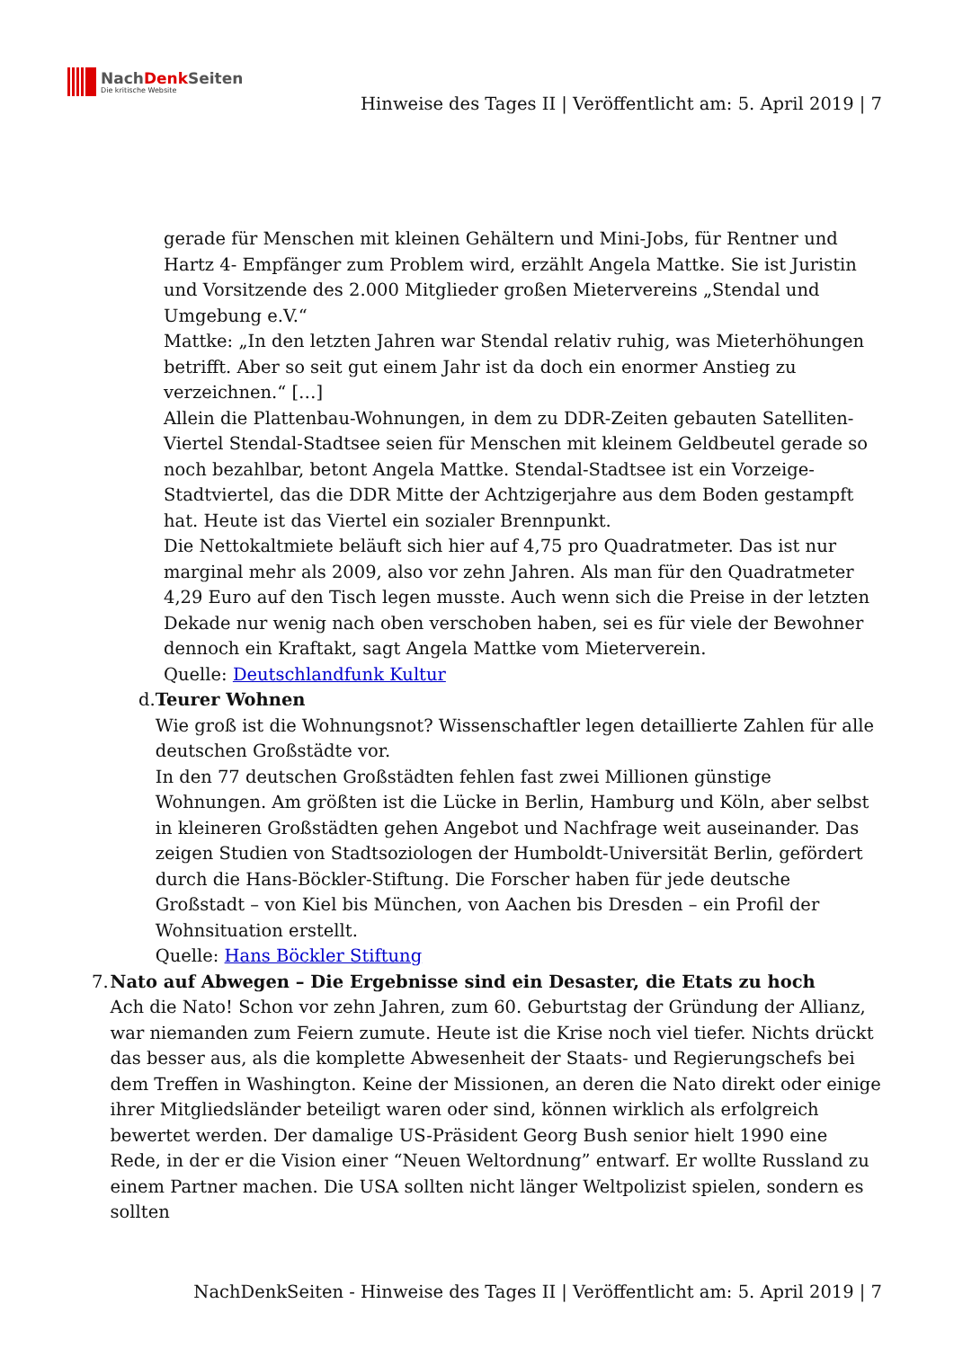NachDenk Seiten
Die kritische Website
Hinweise des Tages II | Veröffentlicht am: 5. April 2019 | 7
gerade für Menschen mit kleinen Gehältern und Mini-Jobs, für Rentner und Hartz 4- Empfänger zum Problem wird, erzählt Angela Mattke. Sie ist Juristin und Vorsitzende des 2.000 Mitglieder großen Mietervereins „Stendal und Umgebung e.V.“
Mattke: „In den letzten Jahren war Stendal relativ ruhig, was Mieterhöhungen betrifft. Aber so seit gut einem Jahr ist da doch ein enormer Anstieg zu verzeichnen.“ […]
Allein die Plattenbau-Wohnungen, in dem zu DDR-Zeiten gebauten Satelliten-Viertel Stendal-Stadtsee seien für Menschen mit kleinem Geldbeutel gerade so noch bezahlbar, betont Angela Mattke. Stendal-Stadtsee ist ein Vorzeige-Stadtviertel, das die DDR Mitte der Achtzigerjahre aus dem Boden gestampft hat. Heute ist das Viertel ein sozialer Brennpunkt.
Die Nettokaltmiete beläuft sich hier auf 4,75 pro Quadratmeter. Das ist nur marginal mehr als 2009, also vor zehn Jahren. Als man für den Quadratmeter 4,29 Euro auf den Tisch legen musste. Auch wenn sich die Preise in der letzten Dekade nur wenig nach oben verschoben haben, sei es für viele der Bewohner dennoch ein Kraftakt, sagt Angela Mattke vom Mieterverein.
Quelle: Deutschlandfunk Kultur
d. Teurer Wohnen
Wie groß ist die Wohnungsnot? Wissenschaftler legen detaillierte Zahlen für alle deutschen Großstädte vor.
In den 77 deutschen Großstädten fehlen fast zwei Millionen günstige Wohnungen. Am größten ist die Lücke in Berlin, Hamburg und Köln, aber selbst in kleineren Großstädten gehen Angebot und Nachfrage weit auseinander. Das zeigen Studien von Stadtsoziologen der Humboldt-Universität Berlin, gefördert durch die Hans-Böckler-Stiftung. Die Forscher haben für jede deutsche Großstadt – von Kiel bis München, von Aachen bis Dresden – ein Profil der Wohnsituation erstellt.
Quelle: Hans Böckler Stiftung
7. Nato auf Abwegen – Die Ergebnisse sind ein Desaster, die Etats zu hoch
Ach die Nato! Schon vor zehn Jahren, zum 60. Geburtstag der Gründung der Allianz, war niemanden zum Feiern zumute. Heute ist die Krise noch viel tiefer. Nichts drückt das besser aus, als die komplette Abwesenheit der Staats- und Regierungschefs bei dem Treffen in Washington. Keine der Missionen, an deren die Nato direkt oder einige ihrer Mitgliedsländer beteiligt waren oder sind, können wirklich als erfolgreich bewertet werden. Der damalige US-Präsident Georg Bush senior hielt 1990 eine Rede, in der er die Vision einer “Neuen Weltordnung” entwarf. Er wollte Russland zu einem Partner machen. Die USA sollten nicht länger Weltpolizist spielen, sondern es sollten
NachDenkSeiten - Hinweise des Tages II | Veröffentlicht am: 5. April 2019 | 7